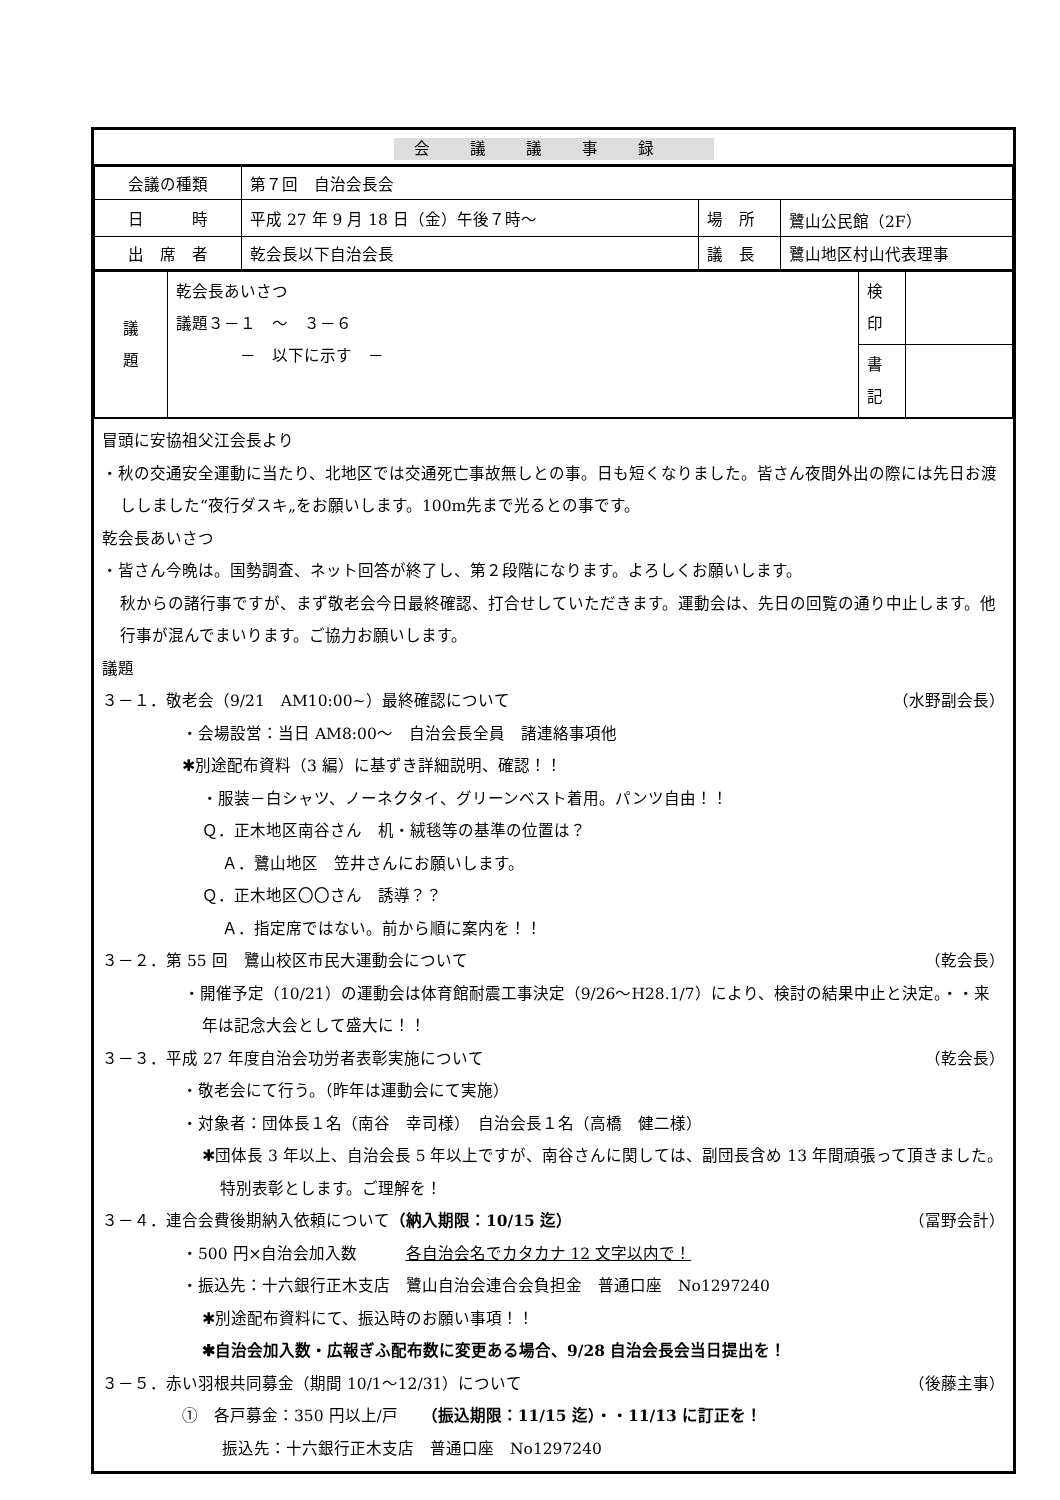会議議事録
| 会議の種類 | 第７回 自治会長会 | | |
| 日 時 | 平成 27 年 9 月 18 日（金）午後７時～ | 場 所 | 鷺山公民館（2F） |
| 出 席 者 | 乾会長以下自治会長 | 議 長 | 鷺山地区村山代表理事 |
| 議 題 | 乾会長あいさつ 議題３－１ ～ ３－６ － 以下に示す － | 検 印 | |
| | | 書 記 | |
冒頭に安協祖父江会長より
・秋の交通安全運動に当たり、北地区では交通死亡事故無しとの事。日も短くなりました。皆さん夜間外出の際には先日お渡ししました“夜行ダスキ„をお願いします。100m先まで光るとの事です。
乾会長あいさつ
・皆さん今晩は。国勢調査、ネット回答が終了し、第２段階になります。よろしくお願いします。
秋からの諸行事ですが、まず敬老会今日最終確認、打合せしていただきます。運動会は、先日の回覧の通り中止します。他行事が混んでまいります。ご協力お願いします。
議題
３－１．敬老会（9/21　AM10:00~）最終確認について （水野副会長）
・会場設営：当日 AM8:00～　自治会長全員　諸連絡事項他
✱別途配布資料（3 編）に基ずき詳細説明、確認！！
・服装－白シャツ、ノーネクタイ、グリーンベスト着用。パンツ自由！！
Ｑ．正木地区南谷さん　机・絨毯等の基準の位置は？
Ａ．鷺山地区　笠井さんにお願いします。
Ｑ．正木地区〇〇さん　誘導？？
Ａ．指定席ではない。前から順に案内を！！
３－２．第 55 回　鷺山校区市民大運動会について （乾会長）
・開催予定（10/21）の運動会は体育館耐震工事決定（9/26～H28.1/7）により、検討の結果中止と決定。・・来年は記念大会として盛大に！！
３－３．平成 27 年度自治会功労者表彰実施について （乾会長）
・敬老会にて行う。（昨年は運動会にて実施）
・対象者：団体長１名（南谷　幸司様）　自治会長１名（高橋　健二様）
✱団体長 3 年以上、自治会長 5 年以上ですが、南谷さんに関しては、副団長含め 13 年間頑張って頂きました。特別表彰とします。ご理解を！
３－４．連合会費後期納入依頼について（納入期限：10/15 迄） （冨野会計）
・500 円×自治会加入数　　　各自治会名でカタカナ 12 文字以内で！
・振込先：十六銀行正木支店　鷺山自治会連合会負担金　普通口座　No1297240
✱別途配布資料にて、振込時のお願い事項！！
✱自治会加入数・広報ぎふ配布数に変更ある場合、9/28 自治会長会当日提出を！
３－５．赤い羽根共同募金（期間 10/1～12/31）について （後藤主事）
①　各戸募金：350 円以上/戸　　（振込期限：11/15 迄）・・11/13 に訂正を！
振込先：十六銀行正木支店　普通口座　No1297240